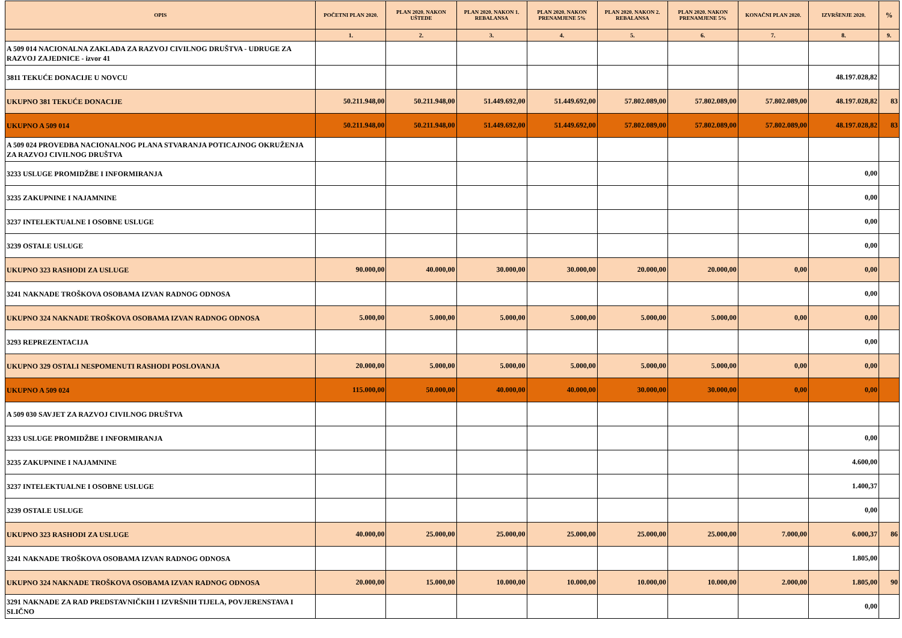| OPIS | POČETNI PLAN 2020. | PLAN 2020. NAKON UŠTEDE | PLAN 2020. NAKON 1. REBALANSA | PLAN 2020. NAKON PRENAMJENE 5% | PLAN 2020. NAKON 2. REBALANSA | PLAN 2020. NAKON PRENAMJENE 5% | KONAČNI PLAN 2020. | IZVRŠENJE 2020. | % |
| --- | --- | --- | --- | --- | --- | --- | --- | --- | --- |
| | 1. | 2. | 3. | 4. | 5. | 6. | 7. | 8. | 9. |
| A 509 014 NACIONALNA ZAKLADA ZA RAZVOJ CIVILNOG DRUŠTVA - UDRUGE ZA RAZVOJ ZAJEDNICE - izvor 41 | | | | | | | | | |
| 3811 TEKUĆE DONACIJE U NOVCU | | | | | | | | 48.197.028,82 | |
| UKUPNO 381 TEKUĆE DONACIJE | 50.211.948,00 | 50.211.948,00 | 51.449.692,00 | 51.449.692,00 | 57.802.089,00 | 57.802.089,00 | 57.802.089,00 | 48.197.028,82 | 83 |
| UKUPNO A 509 014 | 50.211.948,00 | 50.211.948,00 | 51.449.692,00 | 51.449.692,00 | 57.802.089,00 | 57.802.089,00 | 57.802.089,00 | 48.197.028,82 | 83 |
| A 509 024 PROVEDBA NACIONALNOG PLANA STVARANJA POTICAJNOG OKRUŽENJA ZA RAZVOJ CIVILNOG DRUŠTVA | | | | | | | | | |
| 3233 USLUGE PROMIDŽBE I INFORMIRANJA | | | | | | | | 0,00 | |
| 3235 ZAKUPNINE I NAJAMNINE | | | | | | | | 0,00 | |
| 3237 INTELEKTUALNE I OSOBNE USLUGE | | | | | | | | 0,00 | |
| 3239 OSTALE USLUGE | | | | | | | | 0,00 | |
| UKUPNO 323 RASHODI ZA USLUGE | 90.000,00 | 40.000,00 | 30.000,00 | 30.000,00 | 20.000,00 | 20.000,00 | 0,00 | 0,00 | |
| 3241 NAKNADE TROŠKOVA OSOBAMA IZVAN RADNOG ODNOSA | | | | | | | | 0,00 | |
| UKUPNO 324 NAKNADE TROŠKOVA OSOBAMA IZVAN RADNOG ODNOSA | 5.000,00 | 5.000,00 | 5.000,00 | 5.000,00 | 5.000,00 | 5.000,00 | 0,00 | 0,00 | |
| 3293 REPREZENTACIJA | | | | | | | | 0,00 | |
| UKUPNO 329 OSTALI NESPOMENUTI RASHODI POSLOVANJA | 20.000,00 | 5.000,00 | 5.000,00 | 5.000,00 | 5.000,00 | 5.000,00 | 0,00 | 0,00 | |
| UKUPNO A 509 024 | 115.000,00 | 50.000,00 | 40.000,00 | 40.000,00 | 30.000,00 | 30.000,00 | 0,00 | 0,00 | |
| A 509 030 SAVJET ZA RAZVOJ CIVILNOG DRUŠTVA | | | | | | | | | |
| 3233 USLUGE PROMIDŽBE I INFORMIRANJA | | | | | | | | 0,00 | |
| 3235 ZAKUPNINE I NAJAMNINE | | | | | | | | 4.600,00 | |
| 3237 INTELEKTUALNE I OSOBNE USLUGE | | | | | | | | 1.400,37 | |
| 3239 OSTALE USLUGE | | | | | | | | 0,00 | |
| UKUPNO 323 RASHODI ZA USLUGE | 40.000,00 | 25.000,00 | 25.000,00 | 25.000,00 | 25.000,00 | 25.000,00 | 7.000,00 | 6.000,37 | 86 |
| 3241 NAKNADE TROŠKOVA OSOBAMA IZVAN RADNOG ODNOSA | | | | | | | | 1.805,00 | |
| UKUPNO 324 NAKNADE TROŠKOVA OSOBAMA IZVAN RADNOG ODNOSA | 20.000,00 | 15.000,00 | 10.000,00 | 10.000,00 | 10.000,00 | 10.000,00 | 2.000,00 | 1.805,00 | 90 |
| 3291 NAKNADE ZA RAD PREDSTAVNIČKIH I IZVRŠNIH TIJELA, POVJERENSTAVA I SLIČNO | | | | | | | | 0,00 | |